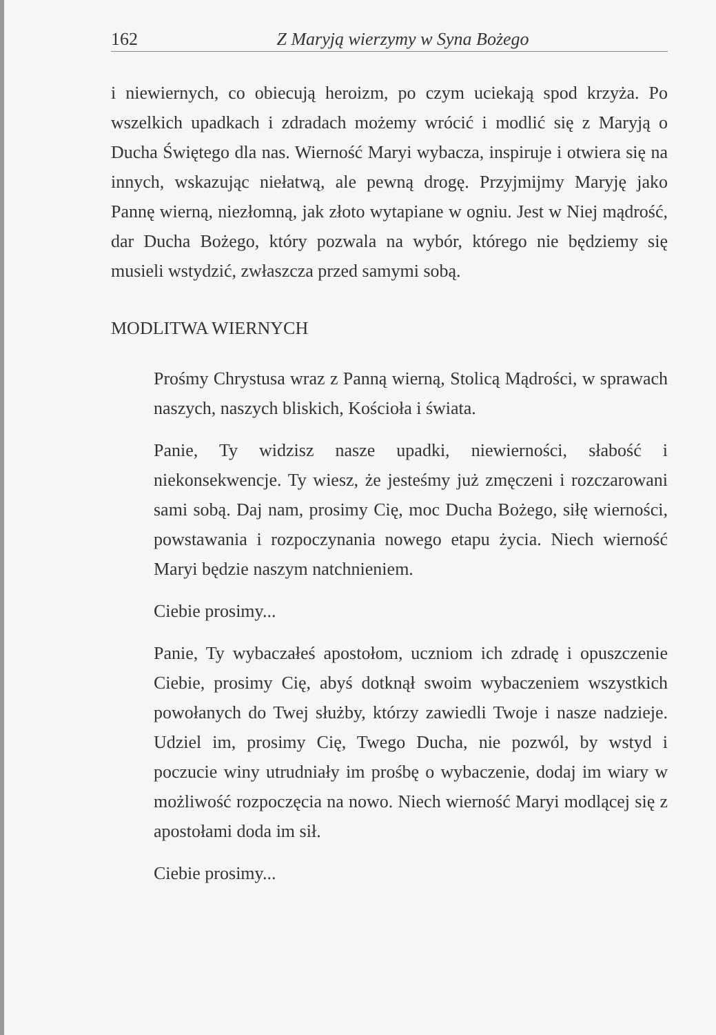162 Z Maryją wierzymy w Syna Bożego
i niewiernych, co obiecują heroizm, po czym uciekają spod krzyża. Po wszelkich upadkach i zdradach możemy wrócić i modlić się z Maryją o Ducha Świętego dla nas. Wierność Maryi wybacza, inspiruje i otwiera się na innych, wskazując niełatwą, ale pewną drogę. Przyjmijmy Maryję jako Pannę wierną, niezłomną, jak złoto wytapiane w ogniu. Jest w Niej mądrość, dar Ducha Bożego, który pozwala na wybór, którego nie będziemy się musieli wstydzić, zwłaszcza przed samymi sobą.
MODLITWA WIERNYCH
Prośmy Chrystusa wraz z Panną wierną, Stolicą Mądrości, w sprawach naszych, naszych bliskich, Kościoła i świata.
Panie, Ty widzisz nasze upadki, niewierności, słabość i niekonsekwencje. Ty wiesz, że jesteśmy już zmęczeni i rozczarowani sami sobą. Daj nam, prosimy Cię, moc Ducha Bożego, siłę wierności, powstawania i rozpoczynania nowego etapu życia. Niech wierność Maryi będzie naszym natchnieniem.
Ciebie prosimy...
Panie, Ty wybaczałeś apostołom, uczniom ich zdradę i opuszczenie Ciebie, prosimy Cię, abyś dotknął swoim wybaczeniem wszystkich powołanych do Twej służby, którzy zawiedli Twoje i nasze nadzieje. Udziel im, prosimy Cię, Twego Ducha, nie pozwól, by wstyd i poczucie winy utrudniały im prośbę o wybaczenie, dodaj im wiary w możliwość rozpoczęcia na nowo. Niech wierność Maryi modlącej się z apostołami doda im sił.
Ciebie prosimy...